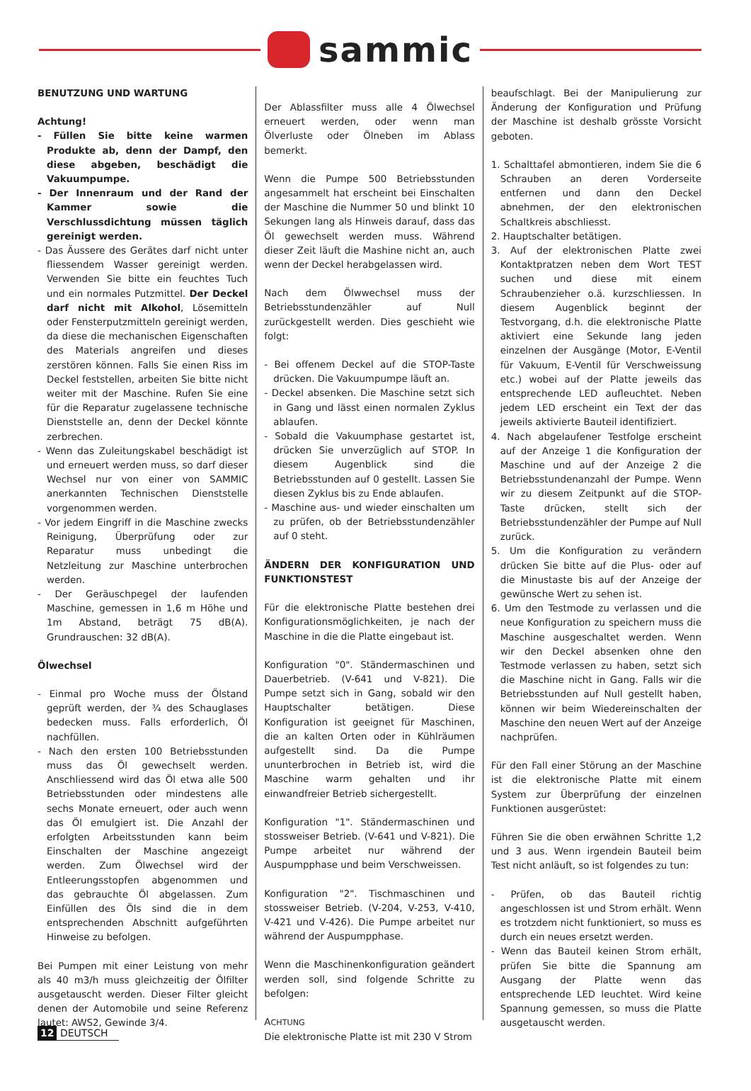sammic
BENUTZUNG UND WARTUNG
Achtung!
- Füllen Sie bitte keine warmen Produkte ab, denn der Dampf, den diese abgeben, beschädigt die Vakuumpumpe.
- Der Innenraum und der Rand der Kammer sowie die Verschlussdichtung müssen täglich gereinigt werden.
- Das Äussere des Gerätes darf nicht unter fliessendem Wasser gereinigt werden. Verwenden Sie bitte ein feuchtes Tuch und ein normales Putzmittel. Der Deckel darf nicht mit Alkohol, Lösemitteln oder Fensterputzmitteln gereinigt werden, da diese die mechanischen Eigenschaften des Materials angreifen und dieses zerstören können. Falls Sie einen Riss im Deckel feststellen, arbeiten Sie bitte nicht weiter mit der Maschine. Rufen Sie eine für die Reparatur zugelassene technische Dienststelle an, denn der Deckel könnte zerbrechen.
- Wenn das Zuleitungskabel beschädigt ist und erneuert werden muss, so darf dieser Wechsel nur von einer von SAMMIC anerkannten Technischen Dienststelle vorgenommen werden.
- Vor jedem Eingriff in die Maschine zwecks Reinigung, Überprüfung oder zur Reparatur muss unbedingt die Netzleitung zur Maschine unterbrochen werden.
- Der Geräuschpegel der laufenden Maschine, gemessen in 1,6 m Höhe und 1m Abstand, beträgt 75 dB(A). Grundrauschen: 32 dB(A).
Ölwechsel
- Einmal pro Woche muss der Ölstand geprüft werden, der ¾ des Schauglases bedecken muss. Falls erforderlich, Öl nachfüllen.
- Nach den ersten 100 Betriebsstunden muss das Öl gewechselt werden. Anschliessend wird das Öl etwa alle 500 Betriebsstunden oder mindestens alle sechs Monate erneuert, oder auch wenn das Öl emulgiert ist. Die Anzahl der erfolgten Arbeitsstunden kann beim Einschalten der Maschine angezeigt werden. Zum Ölwechsel wird der Entleerungsstopfen abgenommen und das gebrauchte Öl abgelassen. Zum Einfüllen des Öls sind die in dem entsprechenden Abschnitt aufgeführten Hinweise zu befolgen.
Bei Pumpen mit einer Leistung von mehr als 40 m3/h muss gleichzeitig der Ölfilter ausgetauscht werden. Dieser Filter gleicht denen der Automobile und seine Referenz lautet: AWS2, Gewinde 3/4.
Der Ablassfilter muss alle 4 Ölwechsel erneuert werden, oder wenn man Ölverluste oder Ölneben im Ablass bemerkt.
Wenn die Pumpe 500 Betriebsstunden angesammelt hat erscheint bei Einschalten der Maschine die Nummer 50 und blinkt 10 Sekungen lang als Hinweis darauf, dass das Öl gewechselt werden muss. Während dieser Zeit läuft die Mashine nicht an, auch wenn der Deckel herabgelassen wird.
Nach dem Ölwwechsel muss der Betriebsstundenzähler auf Null zurückgestellt werden. Dies geschieht wie folgt:
- Bei offenem Deckel auf die STOP-Taste drücken. Die Vakuumpumpe läuft an.
- Deckel absenken. Die Maschine setzt sich in Gang und lässt einen normalen Zyklus ablaufen.
- Sobald die Vakuumphase gestartet ist, drücken Sie unverzüglich auf STOP. In diesem Augenblick sind die Betriebsstunden auf 0 gestellt. Lassen Sie diesen Zyklus bis zu Ende ablaufen.
- Maschine aus- und wieder einschalten um zu prüfen, ob der Betriebsstundenzähler auf 0 steht.
ÄNDERN DER KONFIGURATION UND FUNKTIONSTEST
Für die elektronische Platte bestehen drei Konfigurationsmöglichkeiten, je nach der Maschine in die die Platte eingebaut ist.
Konfiguration "0". Ständermaschinen und Dauerbetrieb. (V-641 und V-821). Die Pumpe setzt sich in Gang, sobald wir den Hauptschalter betätigen. Diese Konfiguration ist geeignet für Maschinen, die an kalten Orten oder in Kühlräumen aufgestellt sind. Da die Pumpe ununterbrochen in Betrieb ist, wird die Maschine warm gehalten und ihr einwandfreier Betrieb sichergestellt.
Konfiguration "1". Ständermaschinen und stossweiser Betrieb. (V-641 und V-821). Die Pumpe arbeitet nur während der Auspumpphase und beim Verschweissen.
Konfiguration "2". Tischmaschinen und stossweiser Betrieb. (V-204, V-253, V-410, V-421 und V-426). Die Pumpe arbeitet nur während der Auspumpphase.
Wenn die Maschinenkonfiguration geändert werden soll, sind folgende Schritte zu befolgen:
ACHTUNG
Die elektronische Platte ist mit 230 V Strom
beaufschlagt. Bei der Manipulierung zur Änderung der Konfiguration und Prüfung der Maschine ist deshalb grösste Vorsicht geboten.
1. Schalttafel abmontieren, indem Sie die 6 Schrauben an deren Vorderseite entfernen und dann den Deckel abnehmen, der den elektronischen Schaltkreis abschliesst.
2. Hauptschalter betätigen.
3. Auf der elektronischen Platte zwei Kontaktpratzen neben dem Wort TEST suchen und diese mit einem Schraubenzieher o.ä. kurzschliessen. In diesem Augenblick beginnt der Testvorgang, d.h. die elektronische Platte aktiviert eine Sekunde lang jeden einzelnen der Ausgänge (Motor, E-Ventil für Vakuum, E-Ventil für Verschweissung etc.) wobei auf der Platte jeweils das entsprechende LED aufleuchtet. Neben jedem LED erscheint ein Text der das jeweils aktivierte Bauteil identifiziert.
4. Nach abgelaufener Testfolge erscheint auf der Anzeige 1 die Konfiguration der Maschine und auf der Anzeige 2 die Betriebsstundenanzahl der Pumpe. Wenn wir zu diesem Zeitpunkt auf die STOP-Taste drücken, stellt sich der Betriebsstundenzähler der Pumpe auf Null zurück.
5. Um die Konfiguration zu verändern drücken Sie bitte auf die Plus- oder auf die Minustaste bis auf der Anzeige der gewünsche Wert zu sehen ist.
6. Um den Testmode zu verlassen und die neue Konfiguration zu speichern muss die Maschine ausgeschaltet werden. Wenn wir den Deckel absenken ohne den Testmode verlassen zu haben, setzt sich die Maschine nicht in Gang. Falls wir die Betriebsstunden auf Null gestellt haben, können wir beim Wiedereinschalten der Maschine den neuen Wert auf der Anzeige nachprüfen.
Für den Fall einer Störung an der Maschine ist die elektronische Platte mit einem System zur Überprüfung der einzelnen Funktionen ausgerüstet:
Führen Sie die oben erwähnen Schritte 1,2 und 3 aus. Wenn irgendein Bauteil beim Test nicht anläuft, so ist folgendes zu tun:
- Prüfen, ob das Bauteil richtig angeschlossen ist und Strom erhält. Wenn es trotzdem nicht funktioniert, so muss es durch ein neues ersetzt werden.
- Wenn das Bauteil keinen Strom erhält, prüfen Sie bitte die Spannung am Ausgang der Platte wenn das entsprechende LED leuchtet. Wird keine Spannung gemessen, so muss die Platte ausgetauscht werden.
12 DEUTSCH